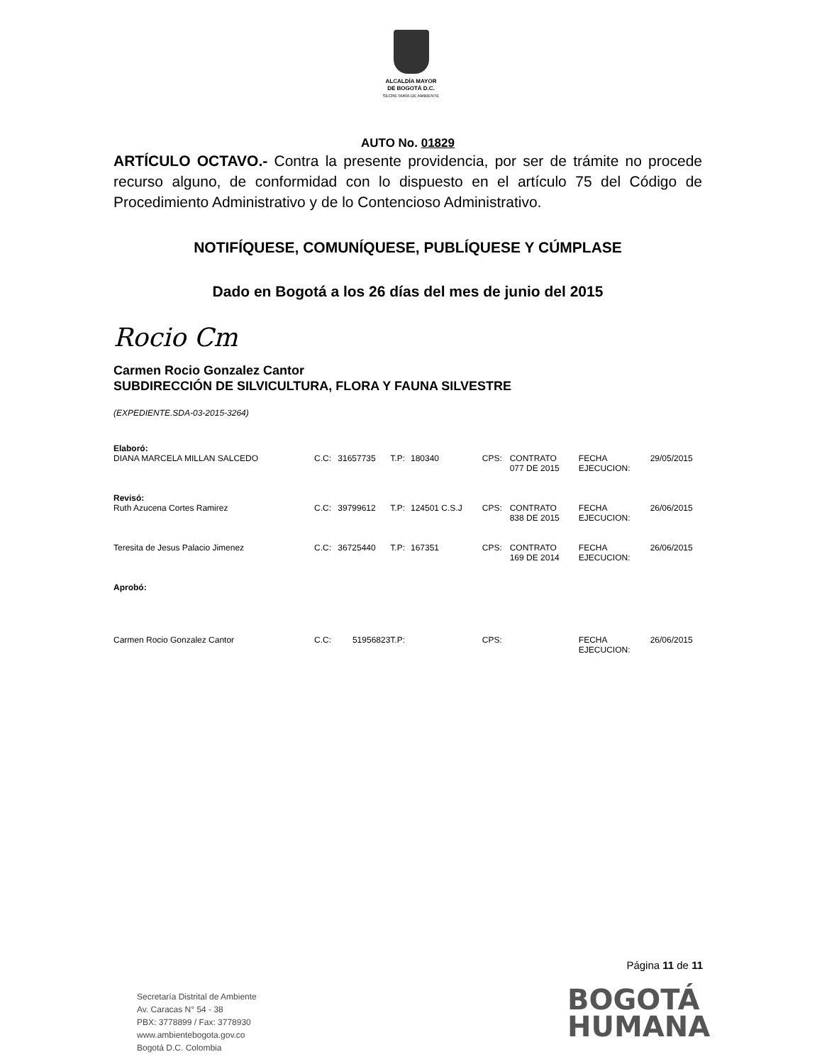ALCALDÍA MAYOR
DE BOGOTÁ D.C.
SECRETARÍA DE AMBIENTE
AUTO No. 01829
ARTÍCULO OCTAVO.- Contra la presente providencia, por ser de trámite no procede recurso alguno, de conformidad con lo dispuesto en el artículo 75 del Código de Procedimiento Administrativo y de lo Contencioso Administrativo.
NOTIFÍQUESE, COMUNÍQUESE, PUBLÍQUESE Y CÚMPLASE
Dado en Bogotá a los 26 días del mes de junio del 2015
Rocio Cm
Carmen Rocio Gonzalez Cantor
SUBDIRECCIÓN DE SILVICULTURA, FLORA Y FAUNA SILVESTRE
(EXPEDIENTE.SDA-03-2015-3264)
| Elaboró: | | | | | | | | |
| DIANA MARCELA MILLAN SALCEDO | C.C: | 31657735 | T.P: | 180340 | CPS: | CONTRATO 077 DE 2015 | FECHA EJECUCION: | 29/05/2015 |
| Revisó: | | | | | | | | |
| Ruth Azucena Cortes Ramirez | C.C: | 39799612 | T.P: | 124501 C.S.J | CPS: | CONTRATO 838 DE 2015 | FECHA EJECUCION: | 26/06/2015 |
| Teresita de Jesus Palacio Jimenez | C.C: | 36725440 | T.P: | 167351 | CPS: | CONTRATO 169 DE 2014 | FECHA EJECUCION: | 26/06/2015 |
| Aprobó: | | | | | | | | |
| Carmen Rocio Gonzalez Cantor | C.C: | 51956823 | T.P: | | CPS: | | FECHA EJECUCION: | 26/06/2015 |
Página 11 de 11
Secretaría Distrital de Ambiente
Av. Caracas N° 54 - 38
PBX: 3778899 / Fax: 3778930
www.ambientebogota.gov.co
Bogotá D.C. Colombia
BOGOTÁ
HUMANA